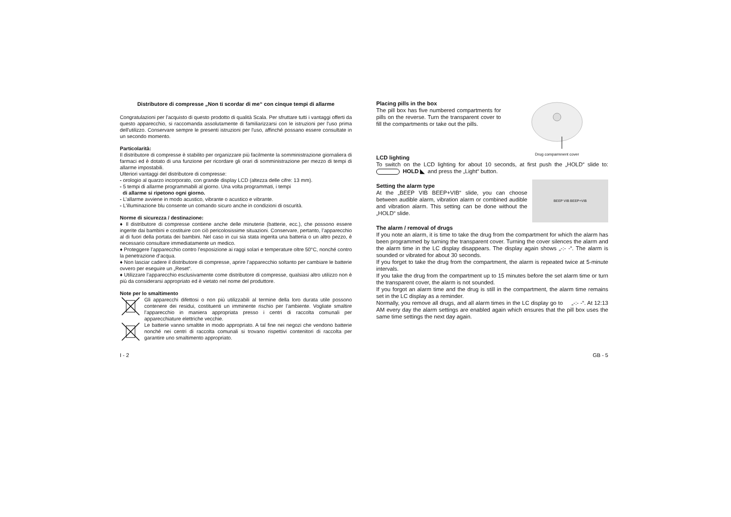Distributore di compresse „Non ti scordar di me“ con cinque tempi di allarme
Congratulazioni per l'acquisto di questo prodotto di qualità Scala. Per sfruttare tutti i vantaggi offerti da questo apparecchio, si raccomanda assolutamente di familiarizzarsi con le istruzioni per l'uso prima dell'utilizzo. Conservare sempre le presenti istruzioni per l'uso, affinché possano essere consultate in un secondo momento.
Particolarità:
Il distributore di compresse è stabilito per organizzare più facilmente la somministrazione giornaliera di farmaci ed è dotato di una funzione per ricordare gli orari di somministrazione per mezzo di tempi di allarme impostabili.
Ulteriori vantaggi del distributore di compresse:
- orologio al quarzo incorporato, con grande display LCD (altezza delle cifre: 13 mm).
- 5 tempi di allarme programmabili al giorno. Una volta programmati, i tempi
di allarme si ripetono ogni giorno.
- L’allarme avviene in modo acustico, vibrante o acustico e vibrante.
- L'illuminazione blu consente un comando sicuro anche in condizioni di oscurità.
Norme di sicurezza / destinazione:
♦ Il distributore di compresse contiene anche delle minuterie (batterie, ecc.), che possono essere ingerite dai bambini e costituire con ciò pericolosissime situazioni. Conservare, pertanto, l’apparecchio al di fuori della portata dei bambini. Nel caso in cui sia stata ingerita una batteria o un altro pezzo, è necessario consultare immediatamente un medico.
♦ Proteggere l’apparecchio contro l’esposizione ai raggi solari e temperature oltre 50°C, nonché contro la penetrazione d’acqua.
♦ Non lasciar cadere il distributore di compresse, aprire l’apparecchio soltanto per cambiare le batterie ovvero per eseguire un „Reset“.
♦ Utilizzare l’apparecchio esclusivamente come distributore di compresse, qualsiasi altro utilizzo non è più da considerarsi appropriato ed è vietato nel nome del produttore.
Note per lo smaltimento
Gli apparecchi difettosi o non più utilizzabili al termine della loro durata utile possono contenere dei residui, costituenti un imminente rischio per l’ambiente. Vogliate smaltire l’apparecchio in maniera appropriata presso i centri di raccolta comunali per apparecchiature elettriche vecchie.
Le batterie vanno smaltite in modo appropriato. A tal fine nei negozi che vendono batterie nonché nei centri di raccolta comunali si trovano rispettivi contenitori di raccolta per garantire uno smaltimento appropriato.
Drug comparmnent cover
Placing pills in the box
The pill box has five numbered compartments for pills on the reverse. Turn the transparent cover to fill the compartments or take out the pills.
LCD lighting
To switch on the LCD lighting for about 10 seconds, at first push the „HOLD“ slide to: HOLD ◣ and press the „Light“ button.
BEEP VIB BEEP+VIB
Setting the alarm type
At the „BEEP VIB BEEP+VIB“ slide, you can choose between audible alarm, vibration alarm or combined audible and vibration alarm. This setting can be done without the „HOLD“ slide.
The alarm / removal of drugs
If you note an alarm, it is time to take the drug from the compartment for which the alarm has been programmed by turning the transparent cover. Turning the cover silences the alarm and the alarm time in the LC display disappears. The display again shows „-:- -“. The alarm is sounded or vibrated for about 30 seconds.
If you forget to take the drug from the compartment, the alarm is repeated twice at 5-minute intervals.
If you take the drug from the compartment up to 15 minutes before the set alarm time or turn the transparent cover, the alarm is not sounded.
If you forgot an alarm time and the drug is still in the compartment, the alarm time remains set in the LC display as a reminder.
Normally, you remove all drugs, and all alarm times in the LC display go to „-:- -“. At 12:13 AM every day the alarm settings are enabled again which ensures that the pill box uses the same time settings the next day again.
I - 2 GB - 5